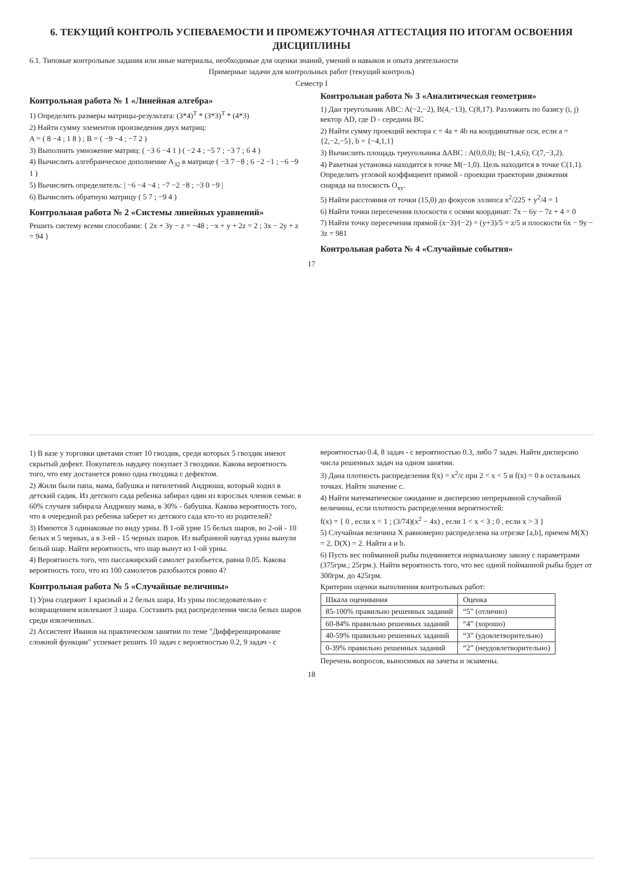6. ТЕКУЩИЙ КОНТРОЛЬ УСПЕВАЕМОСТИ И ПРОМЕЖУТОЧНАЯ АТТЕСТАЦИЯ ПО ИТОГАМ ОСВОЕНИЯ ДИСЦИПЛИНЫ
6.1. Типовые контрольные задания или иные материалы, необходимые для оценки знаний, умений и навыков и опыта деятельности
Примерные задачи для контрольных работ (текущий контроль)
Семестр I
Контрольная работа № 1 «Линейная алгебра»
1) Определить размеры матрицы-результата: (3*4)<sup>T</sup> * (3*3)<sup>T</sup> * (4*3)
2) Найти сумму элементов произведения двух матриц:
A = ( 8 −4 ; 1 8 ) ; B = ( −9 −4 ; −7 2 )
3) Выполнить умножение матриц: ( −3 6 −4 1 ) ( −2 4 ; −5 7 ; −3 7 ; 6 4 )
4) Вычислить алгебраическое дополнение A<sub>32</sub> в матрице ( −3 7 −8 ; 6 −2 −1 ; −6 −9 1 )
5) Вычислить определитель: | −6 −4 −4 ; −7 −2 −8 ; −3 0 −9 |
6) Вычислить обратную матрицу ( 5 7 ; −9 4 )
Контрольная работа № 2 «Системы линейных уравнений»
Решить систему всеми способами: { 2x + 3y − z = −48 ; −x + y + 2z = 2 ; 3x − 2y + z = 94 }
Контрольная работа № 3 «Аналитическая геометрия»
1) Дан треугольник ABC: A(−2,−2), B(4,−13), C(8,17). Разложить по базису (i, j) вектор AD, где D - середина BC
2) Найти сумму проекций вектора c = 4a + 4b на координатные оси, если a = {2,−2,−5}, b = {−4,1,1}
3) Вычислить площадь треугольника ΔABC : A(0,0,0); B(−1,4,6); C(7,−3,2).
4) Ракетная установка находится в точке M(−1,0). Цель находится в точке C(1,1). Определить угловой коэффициент прямой - проекции траектории движения снаряда на плоскость O<sub>xy</sub>.
5) Найти расстояния от точки (15,0) до фокусов эллипса x<sup>2</sup>/225 + y<sup>2</sup>/4 = 1
6) Найти точки пересечения плоскости с осями координат: 7x − 6y − 7z + 4 = 0
7) Найти точку пересечения прямой (x−3)/(−2) = (y+3)/5 = z/5 и плоскости 6x − 9y − 3z = 981
Контрольная работа № 4 «Случайные события»
17
1) В вазе у торговки цветами стоят 10 гвоздик, среди которых 5 гвоздик имеют скрытый дефект. Покупатель наудачу покупает 3 гвоздики. Какова вероятность того, что ему достанется ровно одна гвоздика с дефектом.
2) Жили были папа, мама, бабушка и пятилетний Андрюша, который ходил в детский садик. Из детского сада ребенка забирал один из взрослых членов семьи: в 60% случаев забирала Андрюшу мама, в 30% - бабушка. Какова вероятность того, что в очередной раз ребенка заберет из детского сада кто-то из родителей?
3) Имеются 3 одинаковые по виду урны. В 1-ой урне 15 белых шаров, во 2-ой - 10 белых и 5 черных, а в 3-ей - 15 черных шаров. Из выбранной наугад урны вынули белый шар. Найти вероятность, что шар вынут из 1-ой урны.
4) Вероятность того, что пассажирский самолет разобьется, равна 0.05. Какова вероятность того, что из 100 самолетов разобьются ровно 4?
Контрольная работа № 5 «Случайные величины»
1) Урна содержит 1 красный и 2 белых шара. Из урны последовательно с возвращением извлекают 3 шара. Составить ряд распределения числа белых шаров среди извлеченных.
2) Ассистент Иванов на практическом занятии по теме "Дифференцирование сложной функции" успевает решить 10 задач с вероятностью 0.2, 9 задач - с вероятностью 0.4, 8 задач - с вероятностью 0.3, либо 7 задач. Найти дисперсию числа решенных задач на одном занятии.
3) Дана плотность распределения f(x) = x<sup>2</sup>/c при 2 < x < 5 и f(x) = 0 в остальных точках. Найти значение c.
4) Найти математическое ожидание и дисперсию непрерывной случайной величины, если плотность распределения вероятностей:
f(x) = { 0 , если x < 1 ; (3/74)(x<sup>2</sup> − 4x) , если 1 < x < 3 ; 0 , если x > 3 }
5) Случайная величина X равномерно распределена на отрезке [a,b], причем M(X) = 2, D(X) = 2. Найти a и b.
6) Пусть вес пойманной рыбы подчиняется нормальному закону с параметрами (375грм.; 25грм.). Найти вероятность того, что вес одной пойманной рыбы будет от 300грм. до 425грм.
Критерии оценки выполнения контрольных работ:
| Шкала оценивания | Оценка |
| --- | --- |
| 85-100% правильно решенных заданий | “5” (отлично) |
| 60-84% правильно решенных заданий | “4” (хорошо) |
| 40-59% правильно решенных заданий | “3” (удовлетворительно) |
| 0-39% правильно решенных заданий | “2” (неудовлетворительно) |
Перечень вопросов, выносимых на зачеты и экзамены.
18